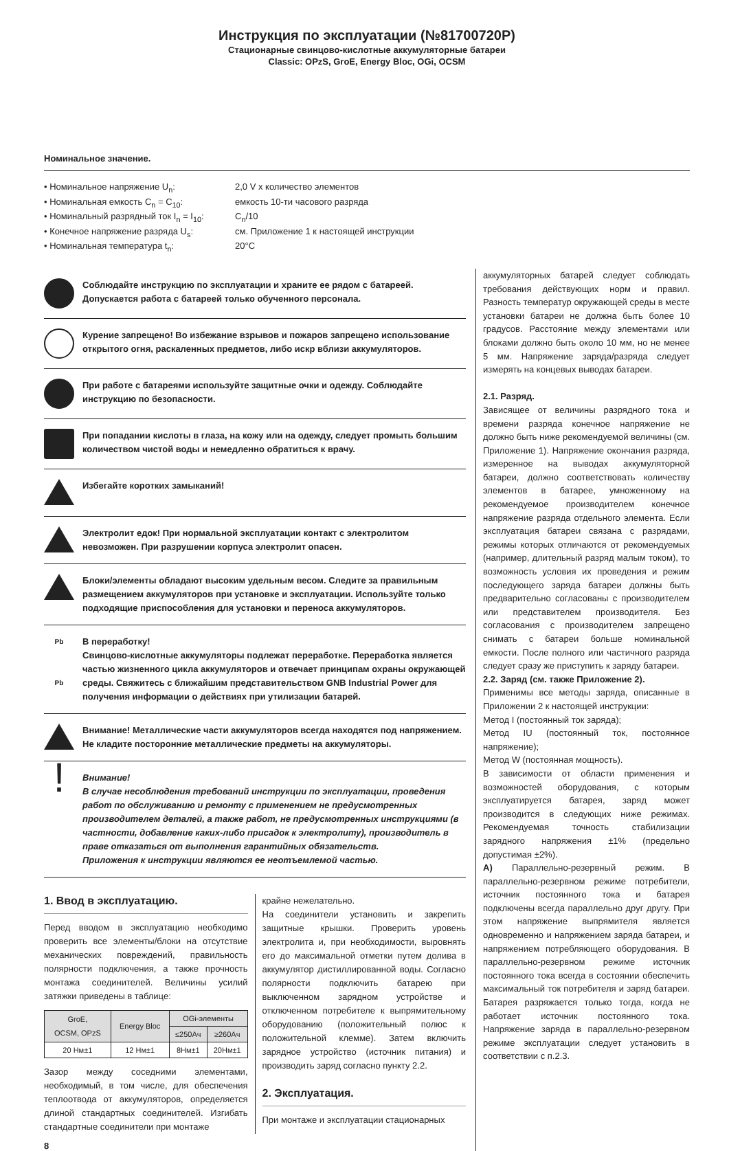Инструкция по эксплуатации (№81700720P)
Стационарные свинцово-кислотные аккумуляторные батареи
Classic: OPzS, GroE, Energy Bloc, OGi, OCSM
Номинальное значение.
• Номинальное напряжение U<sub>n</sub>:
2,0 V x количество элементов
• Номинальная емкость C<sub>n</sub> = C<sub>10</sub>:
емкость 10-ти часового разряда
• Номинальный разрядный ток I<sub>n</sub> = I<sub>10</sub>:
C<sub>n</sub>/10
• Конечное напряжение разряда U<sub>s</sub>:
см. Приложение 1 к настоящей инструкции
• Номинальная температура t<sub>n</sub>:
20°C
Соблюдайте инструкцию по эксплуатации и храните ее рядом с батареей.
Допускается работа с батареей только обученного персонала.
Курение запрещено! Во избежание взрывов и пожаров запрещено использование открытого огня, раскаленных предметов, либо искр вблизи аккумуляторов.
При работе с батареями используйте защитные очки и одежду. Соблюдайте инструкцию по безопасности.
При попадании кислоты в глаза, на кожу или на одежду, следует промыть большим количеством чистой воды и немедленно обратиться к врачу.
Избегайте коротких замыканий!
Электролит едок! При нормальной эксплуатации контакт с электролитом невозможен. При разрушении корпуса электролит опасен.
Блоки/элементы обладают высоким удельным весом. Следите за правильным размещением аккумуляторов при установке и эксплуатации. Используйте только подходящие приспособления для установки и переноса аккумуляторов.
Pb
Pb
В переработку!
Свинцово-кислотные аккумуляторы подлежат переработке. Переработка является частью жизненного цикла аккумуляторов и отвечает принципам охраны окружающей среды. Свяжитесь с ближайшим представительством GNB Industrial Power для получения информации о действиях при утилизации батарей.
Внимание! Металлические части аккумуляторов всегда находятся под напряжением. Не кладите посторонние металлические предметы на аккумуляторы.
!
Внимание!
В случае несоблюдения требований инструкции по эксплуатации, проведения работ по обслуживанию и ремонту с применением не предусмотренных производителем деталей, а также работ, не предусмотренных инструкциями (в частности, добавление каких-либо присадок к электролиту), производитель в праве отказаться от выполнения гарантийных обязательств.
Приложения к инструкции являются ее неотъемлемой частью.
1. Ввод в эксплуатацию.
Перед вводом в эксплуатацию необходимо проверить все элементы/блоки на отсутствие механических повреждений, правильность полярности подключения, а также прочность монтажа соединителей. Величины усилий затяжки приведены в таблице:
| GroE, OCSM, OPzS | Energy Bloc | OGi-элементы | |
| --- | --- | --- | --- |
| | | ≤250Ач | ≥260Ач |
| 20 Нм±1 | 12 Нм±1 | 8Нм±1 | 20Нм±1 |
Зазор между соседними элементами, необходимый, в том числе, для обеспечения теплоотвода от аккумуляторов, определяется длиной стандартных соединителей. Изгибать стандартные соединители при монтаже
крайне нежелательно.
На соединители установить и закрепить защитные крышки. Проверить уровень электролита и, при необходимости, выровнять его до максимальной отметки путем долива в аккумулятор дистиллированной воды. Согласно полярности подключить батарею при выключенном зарядном устройстве и отключенном потребителе к выпрямительному оборудованию (положительный полюс к положительной клемме). Затем включить зарядное устройство (источник питания) и производить заряд согласно пункту 2.2.
2. Эксплуатация.
При монтаже и эксплуатации стационарных
8
аккумуляторных батарей следует соблюдать требования действующих норм и правил. Разность температур окружающей среды в месте установки батареи не должна быть более 10 градусов. Расстояние между элементами или блоками должно быть около 10 мм, но не менее 5 мм. Напряжение заряда/разряда следует измерять на концевых выводах батареи.
2.1. Разряд.
Зависящее от величины разрядного тока и времени разряда конечное напряжение не должно быть ниже рекомендуемой величины (см. Приложение 1). Напряжение окончания разряда, измеренное на выводах аккумуляторной батареи, должно соответствовать количеству элементов в батарее, умноженному на рекомендуемое производителем конечное напряжение разряда отдельного элемента. Если эксплуатация батареи связана с разрядами, режимы которых отличаются от рекомендуемых (например, длительный разряд малым током), то возможность условия их проведения и режим последующего заряда батареи должны быть предварительно согласованы с производителем или представителем производителя. Без согласования с производителем запрещено снимать с батареи больше номинальной емкости. После полного или частичного разряда следует сразу же приступить к заряду батареи.
2.2. Заряд (см. также Приложение 2).
Применимы все методы заряда, описанные в Приложении 2 к настоящей инструкции:
Метод I (постоянный ток заряда);
Метод IU (постоянный ток, постоянное напряжение);
Метод W (постоянная мощность).
В зависимости от области применения и возможностей оборудования, с которым эксплуатируется батарея, заряд может производится в следующих ниже режимах. Рекомендуемая точность стабилизации зарядного напряжения ±1% (предельно допустимая ±2%).
A) Параллельно-резервный режим. В параллельно-резервном режиме потребители, источник постоянного тока и батарея подключены всегда параллельно друг другу. При этом напряжение выпрямителя является одновременно и напряжением заряда батареи, и напряжением потребляющего оборудования. В параллельно-резервном режиме источник постоянного тока всегда в состоянии обеспечить максимальный ток потребителя и заряд батареи. Батарея разряжается только тогда, когда не работает источник постоянного тока. Напряжение заряда в параллельно-резервном режиме эксплуатации следует установить в соответствии с п.2.3.